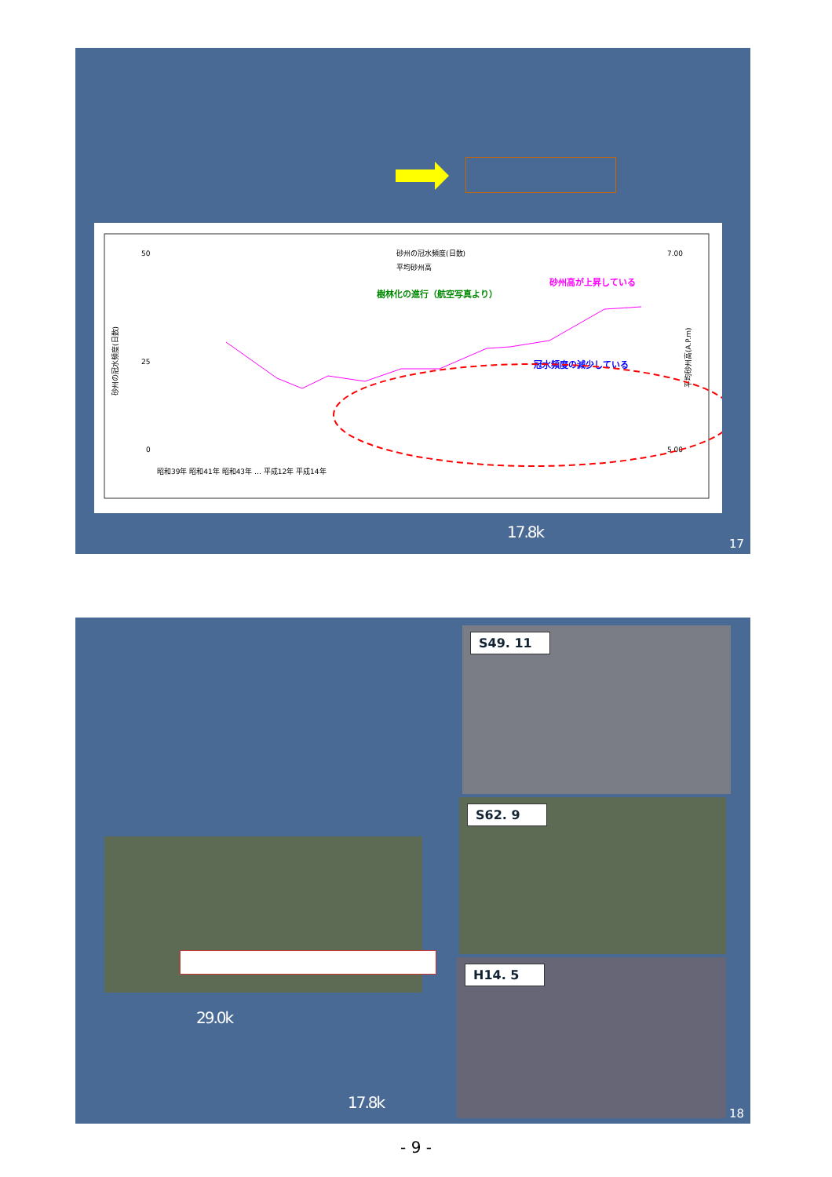50
25
0
7.00
5.00
砂州の冠水頻度(日数)
平均砂州高
砂州高が上昇している
樹林化の進行（航空写真より）
冠水頻度の減少している
砂州の冠水頻度(日数)
平均砂州高(A.P.m)
昭和39年 昭和41年 昭和43年 … 平成12年 平成14年
17.8k
17
29.0k
17.8k
S49. 11
S62. 9
H14. 5
18
- 9 -